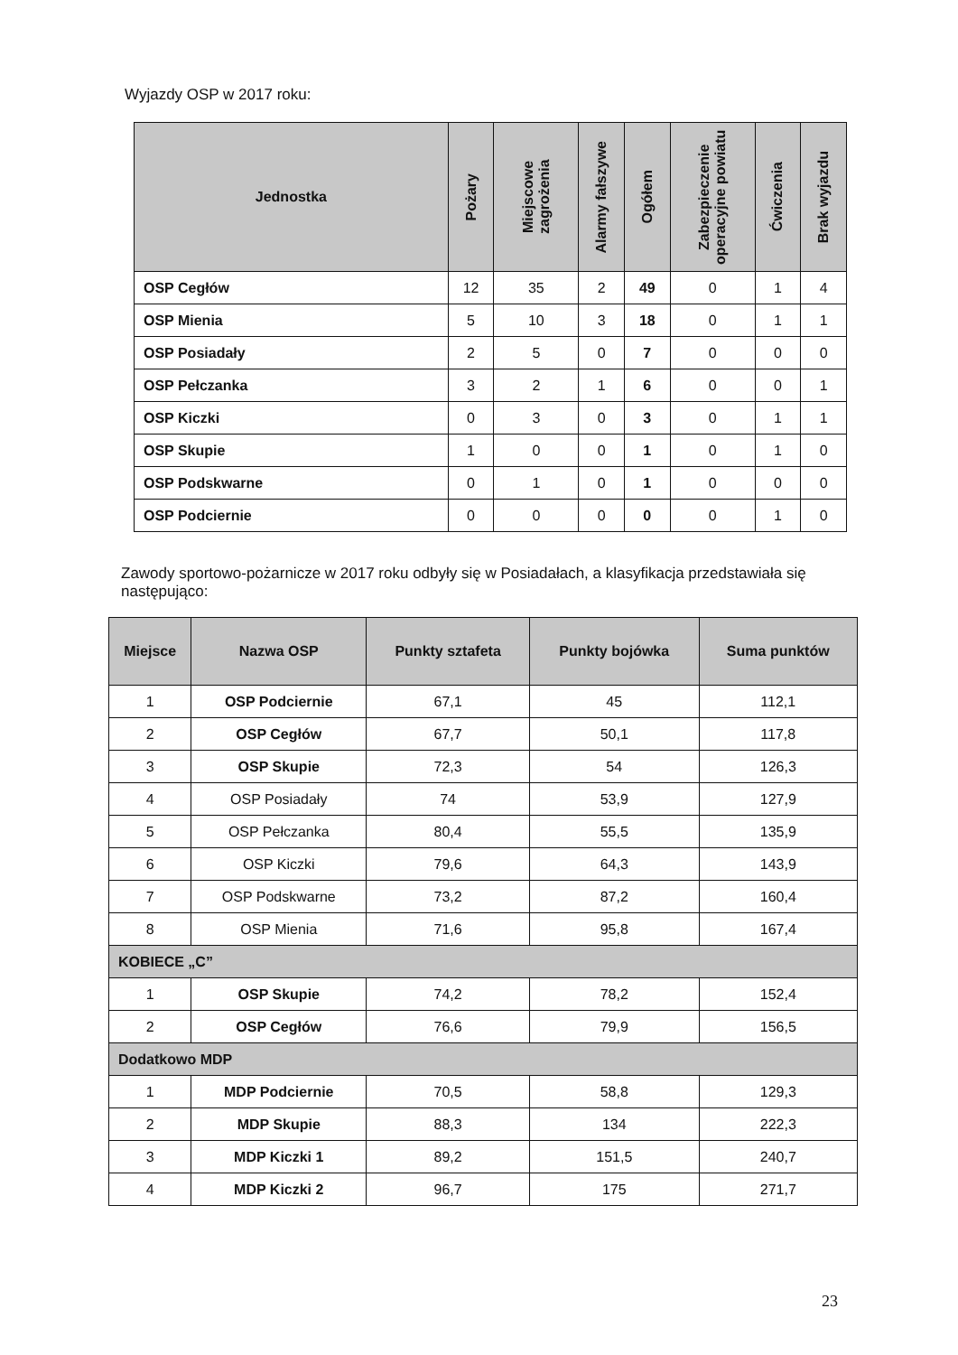Wyjazdy OSP w 2017 roku:
| Jednostka | Pożary | Miejscowe zagrożenia | Alarmy fałszywe | Ogółem | Zabezpieczenie operacyjne powiatu | Ćwiczenia | Brak wyjazdu |
| --- | --- | --- | --- | --- | --- | --- | --- |
| OSP Cegłów | 12 | 35 | 2 | 49 | 0 | 1 | 4 |
| OSP Mienia | 5 | 10 | 3 | 18 | 0 | 1 | 1 |
| OSP Posiadały | 2 | 5 | 0 | 7 | 0 | 0 | 0 |
| OSP Pełczanka | 3 | 2 | 1 | 6 | 0 | 0 | 1 |
| OSP Kiczki | 0 | 3 | 0 | 3 | 0 | 1 | 1 |
| OSP Skupie | 1 | 0 | 0 | 1 | 0 | 1 | 0 |
| OSP Podskwarne | 0 | 1 | 0 | 1 | 0 | 0 | 0 |
| OSP Podciernie | 0 | 0 | 0 | 0 | 0 | 1 | 0 |
Zawody sportowo-pożarnicze w 2017 roku odbyły się w Posiadałach, a klasyfikacja przedstawiała się następująco:
| Miejsce | Nazwa OSP | Punkty sztafeta | Punkty bojówka | Suma punktów |
| --- | --- | --- | --- | --- |
| 1 | OSP Podciernie | 67,1 | 45 | 112,1 |
| 2 | OSP Cegłów | 67,7 | 50,1 | 117,8 |
| 3 | OSP Skupie | 72,3 | 54 | 126,3 |
| 4 | OSP Posiadały | 74 | 53,9 | 127,9 |
| 5 | OSP Pełczanka | 80,4 | 55,5 | 135,9 |
| 6 | OSP Kiczki | 79,6 | 64,3 | 143,9 |
| 7 | OSP Podskwarne | 73,2 | 87,2 | 160,4 |
| 8 | OSP Mienia | 71,6 | 95,8 | 167,4 |
| KOBIECE „C” | | | | |
| 1 | OSP Skupie | 74,2 | 78,2 | 152,4 |
| 2 | OSP Cegłów | 76,6 | 79,9 | 156,5 |
| Dodatkowo MDP | | | | |
| 1 | MDP Podciernie | 70,5 | 58,8 | 129,3 |
| 2 | MDP Skupie | 88,3 | 134 | 222,3 |
| 3 | MDP Kiczki 1 | 89,2 | 151,5 | 240,7 |
| 4 | MDP Kiczki 2 | 96,7 | 175 | 271,7 |
23